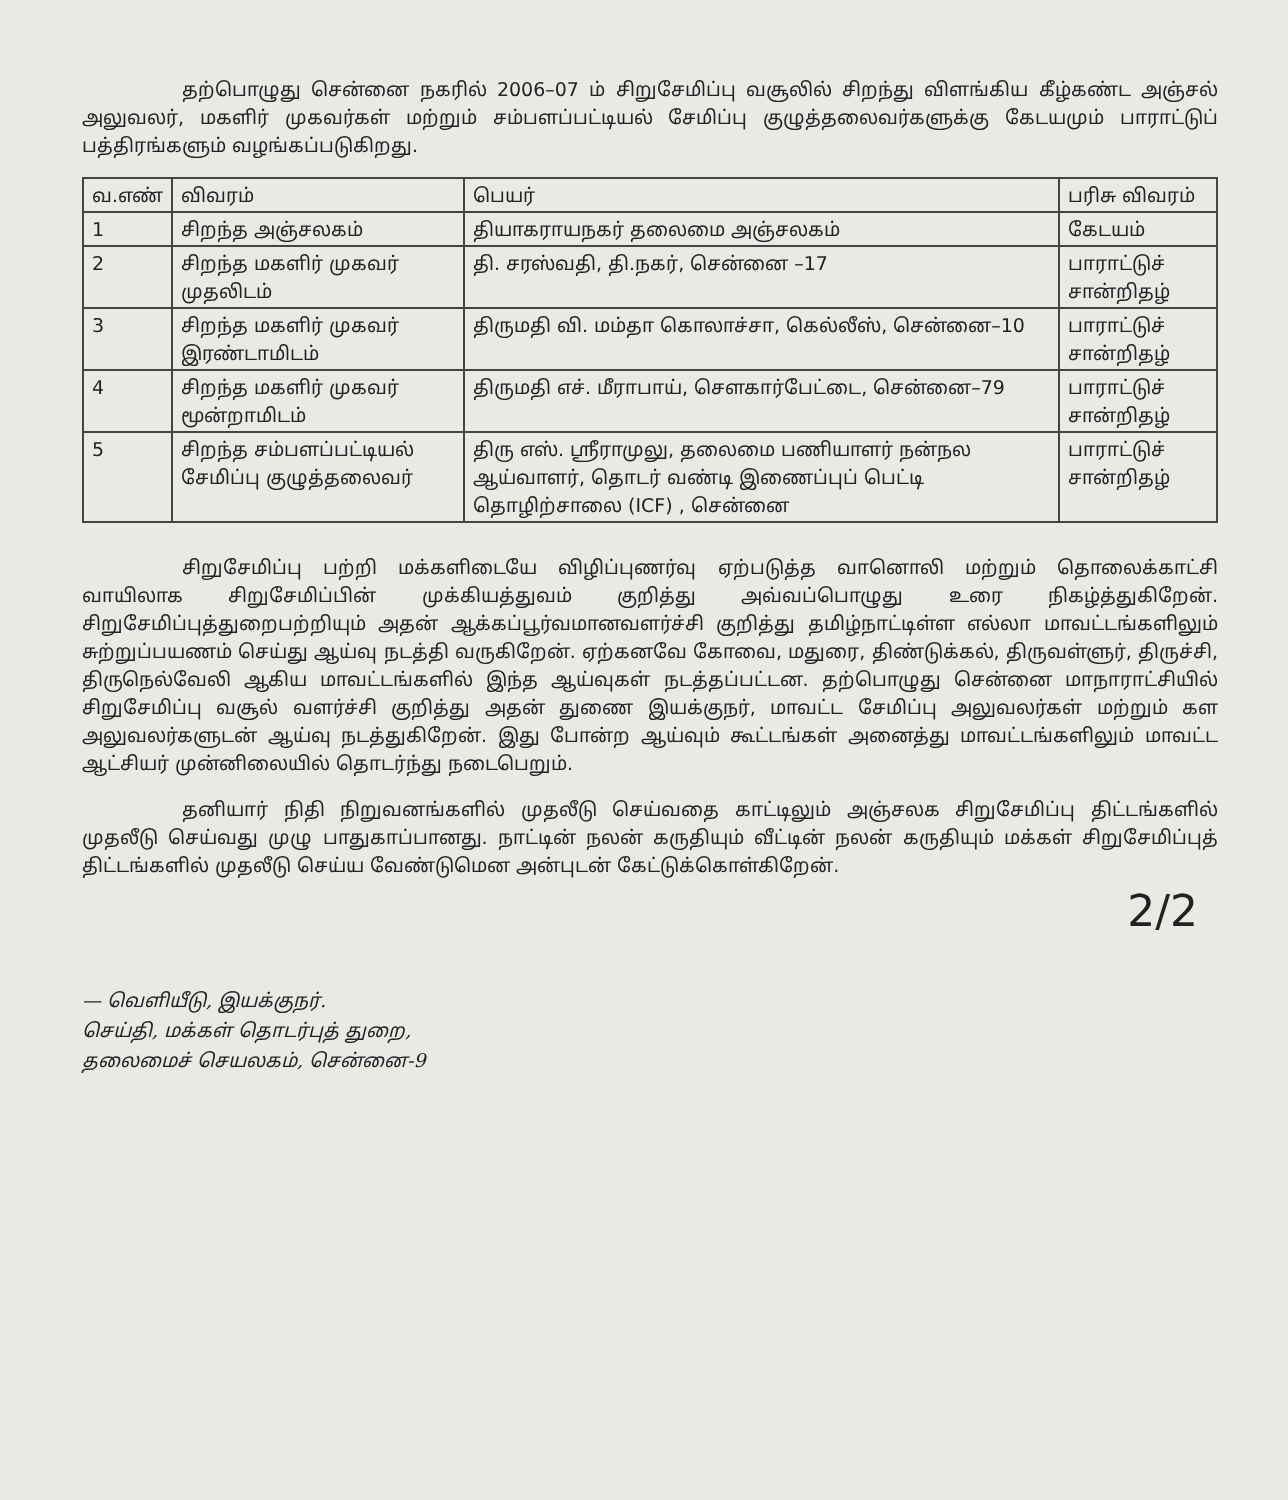தற்பொழுது சென்னை நகரில் 2006–07 ம் சிறுசேமிப்பு வசூலில் சிறந்து விளங்கிய கீழ்கண்ட அஞ்சல் அலுவலர், மகளிர் முகவர்கள் மற்றும் சம்பளப்பட்டியல் சேமிப்பு குழுத்தலைவர்களுக்கு கேடயமும் பாராட்டுப் பத்திரங்களும் வழங்கப்படுகிறது.
| வ.எண் | விவரம் | பெயர் | பரிசு விவரம் |
| --- | --- | --- | --- |
| 1 | சிறந்த அஞ்சலகம் | தியாகராயநகர் தலைமை அஞ்சலகம் | கேடயம் |
| 2 | சிறந்த மகளிர் முகவர் முதலிடம் | தி. சரஸ்வதி, தி.நகர், சென்னை –17 | பாராட்டுச் சான்றிதழ் |
| 3 | சிறந்த மகளிர் முகவர் இரண்டாமிடம் | திருமதி வி. மம்தா கொலாச்சா, கெல்லீஸ், சென்னை–10 | பாராட்டுச் சான்றிதழ் |
| 4 | சிறந்த மகளிர் முகவர் மூன்றாமிடம் | திருமதி எச். மீராபாய், சௌகார்பேட்டை, சென்னை–79 | பாராட்டுச் சான்றிதழ் |
| 5 | சிறந்த சம்பளப்பட்டியல் சேமிப்பு குழுத்தலைவர் | திரு எஸ். ஸ்ரீராமுலு, தலைமை பணியாளர் நன்நல ஆய்வாளர், தொடர் வண்டி இணைப்புப் பெட்டி தொழிற்சாலை (ICF) , சென்னை | பாராட்டுச் சான்றிதழ் |
சிறுசேமிப்பு பற்றி மக்களிடையே விழிப்புணர்வு ஏற்படுத்த வானொலி மற்றும் தொலைக்காட்சி வாயிலாக சிறுசேமிப்பின் முக்கியத்துவம் குறித்து அவ்வப்பொழுது உரை நிகழ்த்துகிறேன். சிறுசேமிப்புத்துறைபற்றியும் அதன் ஆக்கப்பூர்வமானவளர்ச்சி குறித்து தமிழ்நாட்டிள்ள எல்லா மாவட்டங்களிலும் சுற்றுப்பயணம் செய்து ஆய்வு நடத்தி வருகிறேன். ஏற்கனவே கோவை, மதுரை, திண்டுக்கல், திருவள்ளுர், திருச்சி, திருநெல்வேலி ஆகிய மாவட்டங்களில் இந்த ஆய்வுகள் நடத்தப்பட்டன. தற்பொழுது சென்னை மாநாராட்சியில் சிறுசேமிப்பு வசூல் வளர்ச்சி குறித்து அதன் துணை இயக்குநர், மாவட்ட சேமிப்பு அலுவலர்கள் மற்றும் கள அலுவலர்களுடன் ஆய்வு நடத்துகிறேன். இது போன்ற ஆய்வும் கூட்டங்கள் அனைத்து மாவட்டங்களிலும் மாவட்ட ஆட்சியர் முன்னிலையில் தொடர்ந்து நடைபெறும்.
தனியார் நிதி நிறுவனங்களில் முதலீடு செய்வதை காட்டிலும் அஞ்சலக சிறுசேமிப்பு திட்டங்களில் முதலீடு செய்வது முழு பாதுகாப்பானது. நாட்டின் நலன் கருதியும் வீட்டின் நலன் கருதியும் மக்கள் சிறுசேமிப்புத் திட்டங்களில் முதலீடு செய்ய வேண்டுமென அன்புடன் கேட்டுக்கொள்கிறேன்.
2/2
— வெளியீடு, இயக்குநர்.
செய்தி, மக்கள் தொடர்புத் துறை,
தலைமைச் செயலகம், சென்னை-9